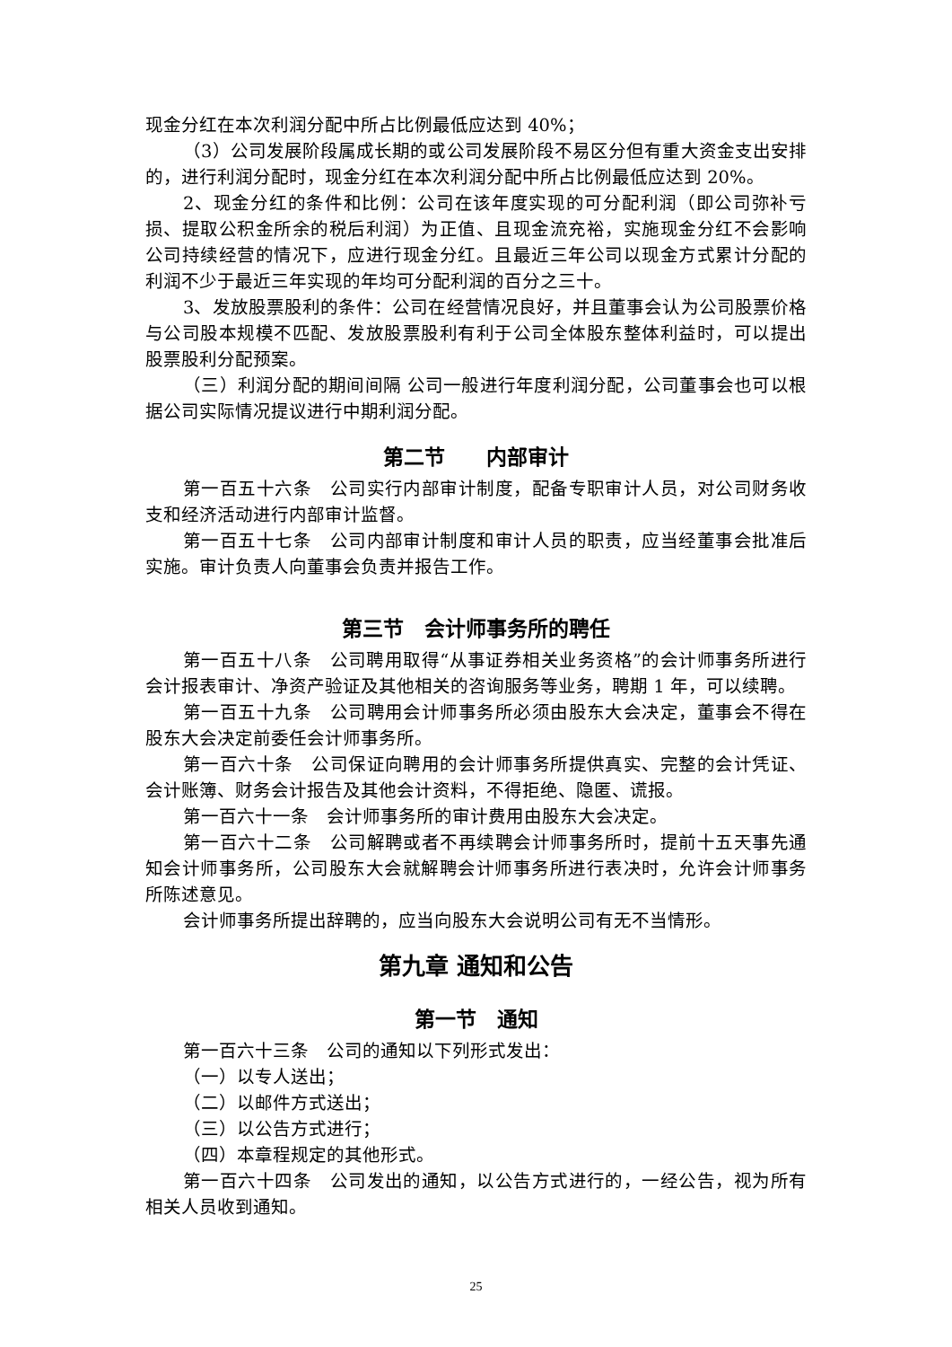现金分红在本次利润分配中所占比例最低应达到 40%；
（3）公司发展阶段属成长期的或公司发展阶段不易区分但有重大资金支出安排的，进行利润分配时，现金分红在本次利润分配中所占比例最低应达到 20%。
2、现金分红的条件和比例：公司在该年度实现的可分配利润（即公司弥补亏损、提取公积金所余的税后利润）为正值、且现金流充裕，实施现金分红不会影响公司持续经营的情况下，应进行现金分红。且最近三年公司以现金方式累计分配的利润不少于最近三年实现的年均可分配利润的百分之三十。
3、发放股票股利的条件：公司在经营情况良好，并且董事会认为公司股票价格与公司股本规模不匹配、发放股票股利有利于公司全体股东整体利益时，可以提出股票股利分配预案。
（三）利润分配的期间间隔 公司一般进行年度利润分配，公司董事会也可以根据公司实际情况提议进行中期利润分配。
第二节　　内部审计
第一百五十六条　公司实行内部审计制度，配备专职审计人员，对公司财务收支和经济活动进行内部审计监督。
第一百五十七条　公司内部审计制度和审计人员的职责，应当经董事会批准后实施。审计负责人向董事会负责并报告工作。
第三节　会计师事务所的聘任
第一百五十八条　公司聘用取得“从事证券相关业务资格”的会计师事务所进行会计报表审计、净资产验证及其他相关的咨询服务等业务，聘期 1 年，可以续聘。
第一百五十九条　公司聘用会计师事务所必须由股东大会决定，董事会不得在股东大会决定前委任会计师事务所。
第一百六十条　公司保证向聘用的会计师事务所提供真实、完整的会计凭证、会计账簿、财务会计报告及其他会计资料，不得拒绝、隐匿、谎报。
第一百六十一条　会计师事务所的审计费用由股东大会决定。
第一百六十二条　公司解聘或者不再续聘会计师事务所时，提前十五天事先通知会计师事务所，公司股东大会就解聘会计师事务所进行表决时，允许会计师事务所陈述意见。
会计师事务所提出辞聘的，应当向股东大会说明公司有无不当情形。
第九章 通知和公告
第一节　通知
第一百六十三条　公司的通知以下列形式发出：
（一）以专人送出；
（二）以邮件方式送出；
（三）以公告方式进行；
（四）本章程规定的其他形式。
第一百六十四条　公司发出的通知，以公告方式进行的，一经公告，视为所有相关人员收到通知。
25